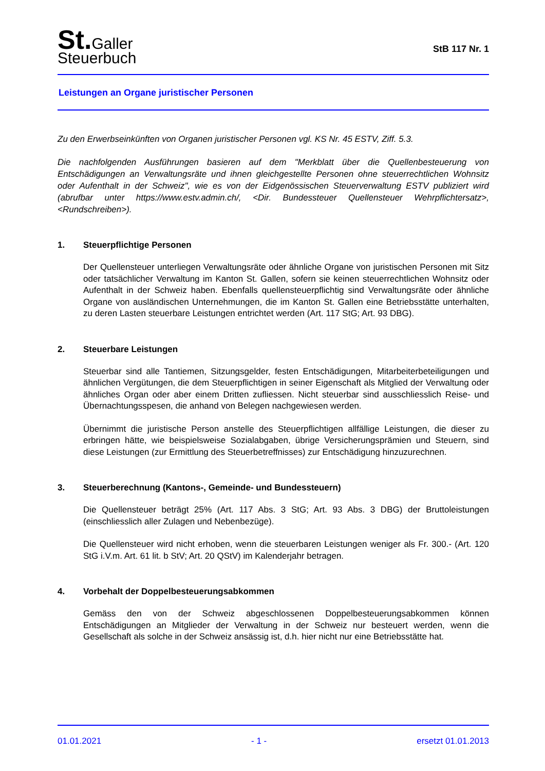St. Galler
Steuerbuch
StB 117 Nr. 1
Leistungen an Organe juristischer Personen
Zu den Erwerbseinkünften von Organen juristischer Personen vgl. KS Nr. 45 ESTV, Ziff. 5.3.
Die nachfolgenden Ausführungen basieren auf dem "Merkblatt über die Quellenbesteuerung von Entschädigungen an Verwaltungsräte und ihnen gleichgestellte Personen ohne steuerrechtlichen Wohnsitz oder Aufenthalt in der Schweiz", wie es von der Eidgenössischen Steuerverwaltung ESTV publiziert wird (abrufbar unter https://www.estv.admin.ch/, <Dir. Bundessteuer Quellensteuer Wehrpflichtersatz>, <Rundschreiben>).
1. Steuerpflichtige Personen
Der Quellensteuer unterliegen Verwaltungsräte oder ähnliche Organe von juristischen Personen mit Sitz oder tatsächlicher Verwaltung im Kanton St. Gallen, sofern sie keinen steuerrechtlichen Wohnsitz oder Aufenthalt in der Schweiz haben. Ebenfalls quellensteuerpflichtig sind Verwaltungsräte oder ähnliche Organe von ausländischen Unternehmungen, die im Kanton St. Gallen eine Betriebsstätte unterhalten, zu deren Lasten steuerbare Leistungen entrichtet werden (Art. 117 StG; Art. 93 DBG).
2. Steuerbare Leistungen
Steuerbar sind alle Tantiemen, Sitzungsgelder, festen Entschädigungen, Mitarbeiterbeteiligungen und ähnlichen Vergütungen, die dem Steuerpflichtigen in seiner Eigenschaft als Mitglied der Verwaltung oder ähnliches Organ oder aber einem Dritten zufliessen. Nicht steuerbar sind ausschliesslich Reise- und Übernachtungsspesen, die anhand von Belegen nachgewiesen werden.
Übernimmt die juristische Person anstelle des Steuerpflichtigen allfällige Leistungen, die dieser zu erbringen hätte, wie beispielsweise Sozialabgaben, übrige Versicherungsprämien und Steuern, sind diese Leistungen (zur Ermittlung des Steuerbetreffnisses) zur Entschädigung hinzuzurechnen.
3. Steuerberechnung (Kantons-, Gemeinde- und Bundessteuern)
Die Quellensteuer beträgt 25% (Art. 117 Abs. 3 StG; Art. 93 Abs. 3 DBG) der Bruttoleistungen (einschliesslich aller Zulagen und Nebenbezüge).
Die Quellensteuer wird nicht erhoben, wenn die steuerbaren Leistungen weniger als Fr. 300.- (Art. 120 StG i.V.m. Art. 61 lit. b StV; Art. 20 QStV) im Kalenderjahr betragen.
4. Vorbehalt der Doppelbesteuerungsabkommen
Gemäss den von der Schweiz abgeschlossenen Doppelbesteuerungsabkommen können Entschädigungen an Mitglieder der Verwaltung in der Schweiz nur besteuert werden, wenn die Gesellschaft als solche in der Schweiz ansässig ist, d.h. hier nicht nur eine Betriebsstätte hat.
01.01.2021 - 1 - ersetzt 01.01.2013